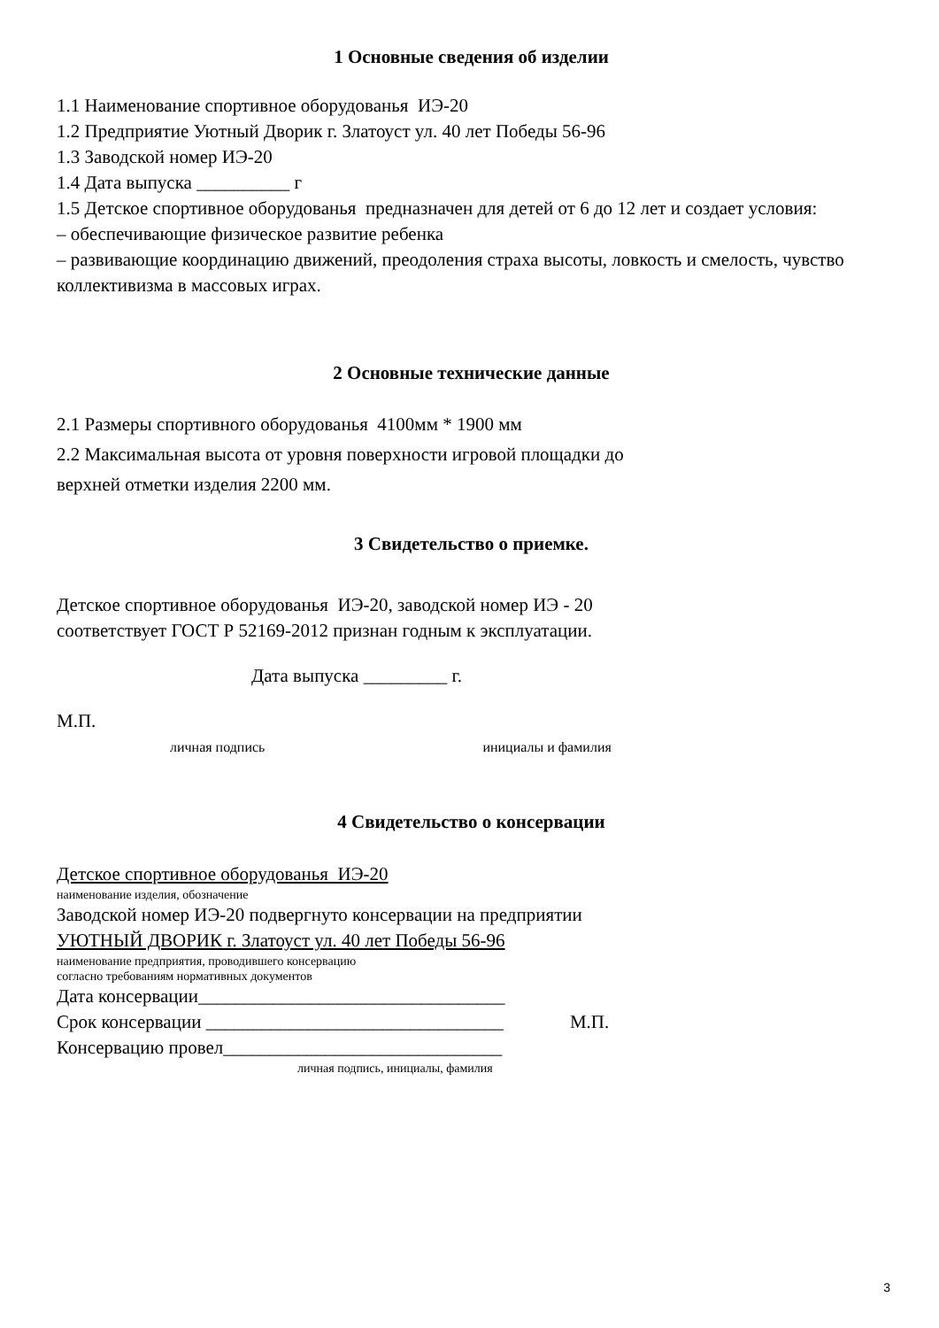1 Основные сведения об изделии
1.1 Наименование спортивное оборудованья ИЭ-20
1.2 Предприятие Уютный Дворик г. Златоуст ул. 40 лет Победы 56-96
1.3 Заводской номер ИЭ-20
1.4 Дата выпуска __________ г
1.5 Детское спортивное оборудованья предназначен для детей от 6 до 12 лет и создает условия:
– обеспечивающие физическое развитие ребенка
– развивающие координацию движений, преодоления страха высоты, ловкость и смелость, чувство коллективизма в массовых играх.
2 Основные технические данные
2.1 Размеры спортивного оборудованья 4100мм * 1900 мм
2.2 Максимальная высота от уровня поверхности игровой площадки до
верхней отметки изделия 2200 мм.
3 Свидетельство о приемке.
Детское спортивное оборудованья ИЭ-20, заводской номер ИЭ - 20
соответствует ГОСТ Р 52169-2012 признан годным к эксплуатации.
Дата выпуска _________ г.
М.П.
личная подпись инициалы и фамилия
4 Свидетельство о консервации
Детское спортивное оборудованья ИЭ-20
наименование изделия, обозначение
Заводской номер ИЭ-20 подвергнуто консервации на предприятии
УЮТНЫЙ ДВОРИК г. Златоуст ул. 40 лет Победы 56-96
наименование предприятия, проводившего консервацию
согласно требованиям нормативных документов
Дата консервации_________________________________
Срок консервации ________________________________ М.П.
Консервацию провел______________________________
личная подпись, инициалы, фамилия
3